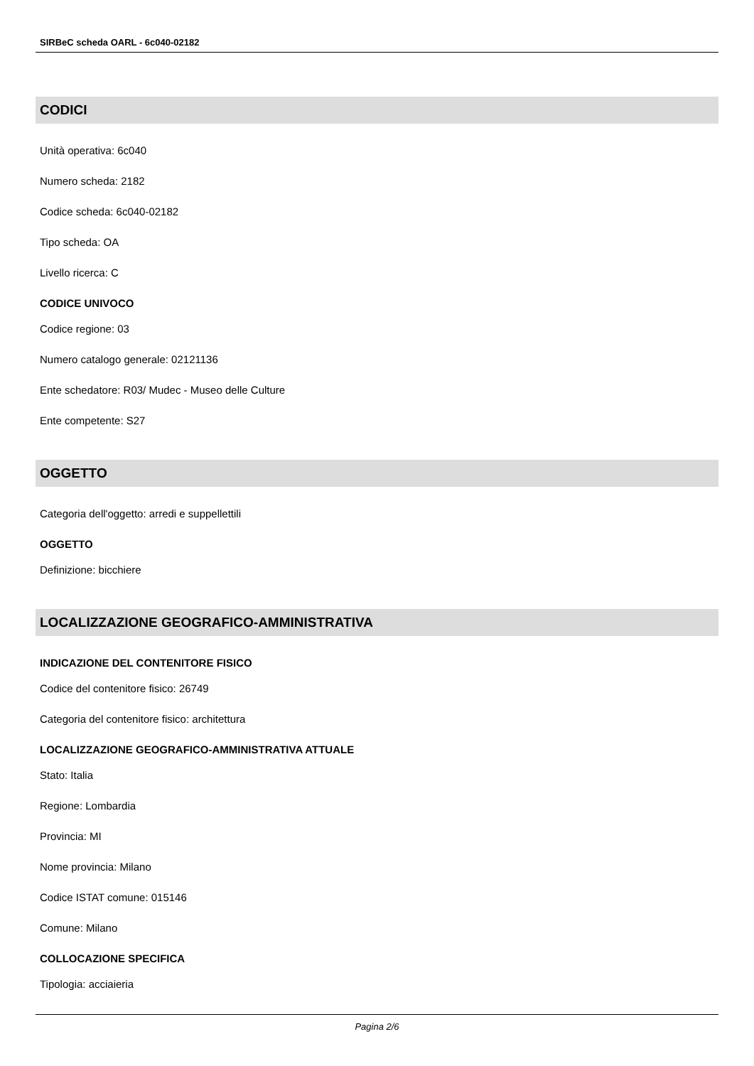SIRBeC scheda OARL - 6c040-02182
CODICI
Unità operativa: 6c040
Numero scheda: 2182
Codice scheda: 6c040-02182
Tipo scheda: OA
Livello ricerca: C
CODICE UNIVOCO
Codice regione: 03
Numero catalogo generale: 02121136
Ente schedatore: R03/ Mudec - Museo delle Culture
Ente competente: S27
OGGETTO
Categoria dell'oggetto: arredi e suppellettili
OGGETTO
Definizione: bicchiere
LOCALIZZAZIONE GEOGRAFICO-AMMINISTRATIVA
INDICAZIONE DEL CONTENITORE FISICO
Codice del contenitore fisico: 26749
Categoria del contenitore fisico: architettura
LOCALIZZAZIONE GEOGRAFICO-AMMINISTRATIVA ATTUALE
Stato: Italia
Regione: Lombardia
Provincia: MI
Nome provincia: Milano
Codice ISTAT comune: 015146
Comune: Milano
COLLOCAZIONE SPECIFICA
Tipologia: acciaieria
Pagina 2/6